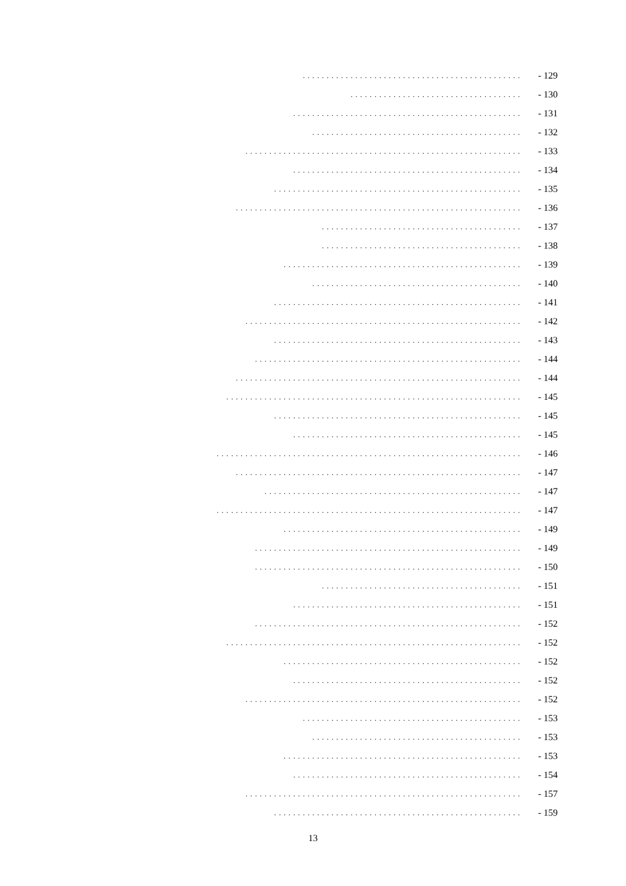.............................................. - 129
.................................... - 130
................................................ - 131
............................................ - 132
.......................................................... - 133
................................................ - 134
.................................................... - 135
............................................................ - 136
.......................................... - 137
.......................................... - 138
.................................................. - 139
............................................ - 140
.................................................... - 141
.......................................................... - 142
.................................................... - 143
........................................................ - 144
............................................................ - 144
.............................................................. - 145
.................................................... - 145
................................................ - 145
................................................................ - 146
............................................................ - 147
...................................................... - 147
................................................................ - 147
.................................................. - 149
........................................................ - 149
........................................................ - 150
.......................................... - 151
................................................ - 151
........................................................ - 152
.............................................................. - 152
.................................................. - 152
................................................ - 152
.......................................................... - 152
.............................................. - 153
............................................ - 153
.................................................. - 153
................................................ - 154
.......................................................... - 157
.................................................... - 159
13